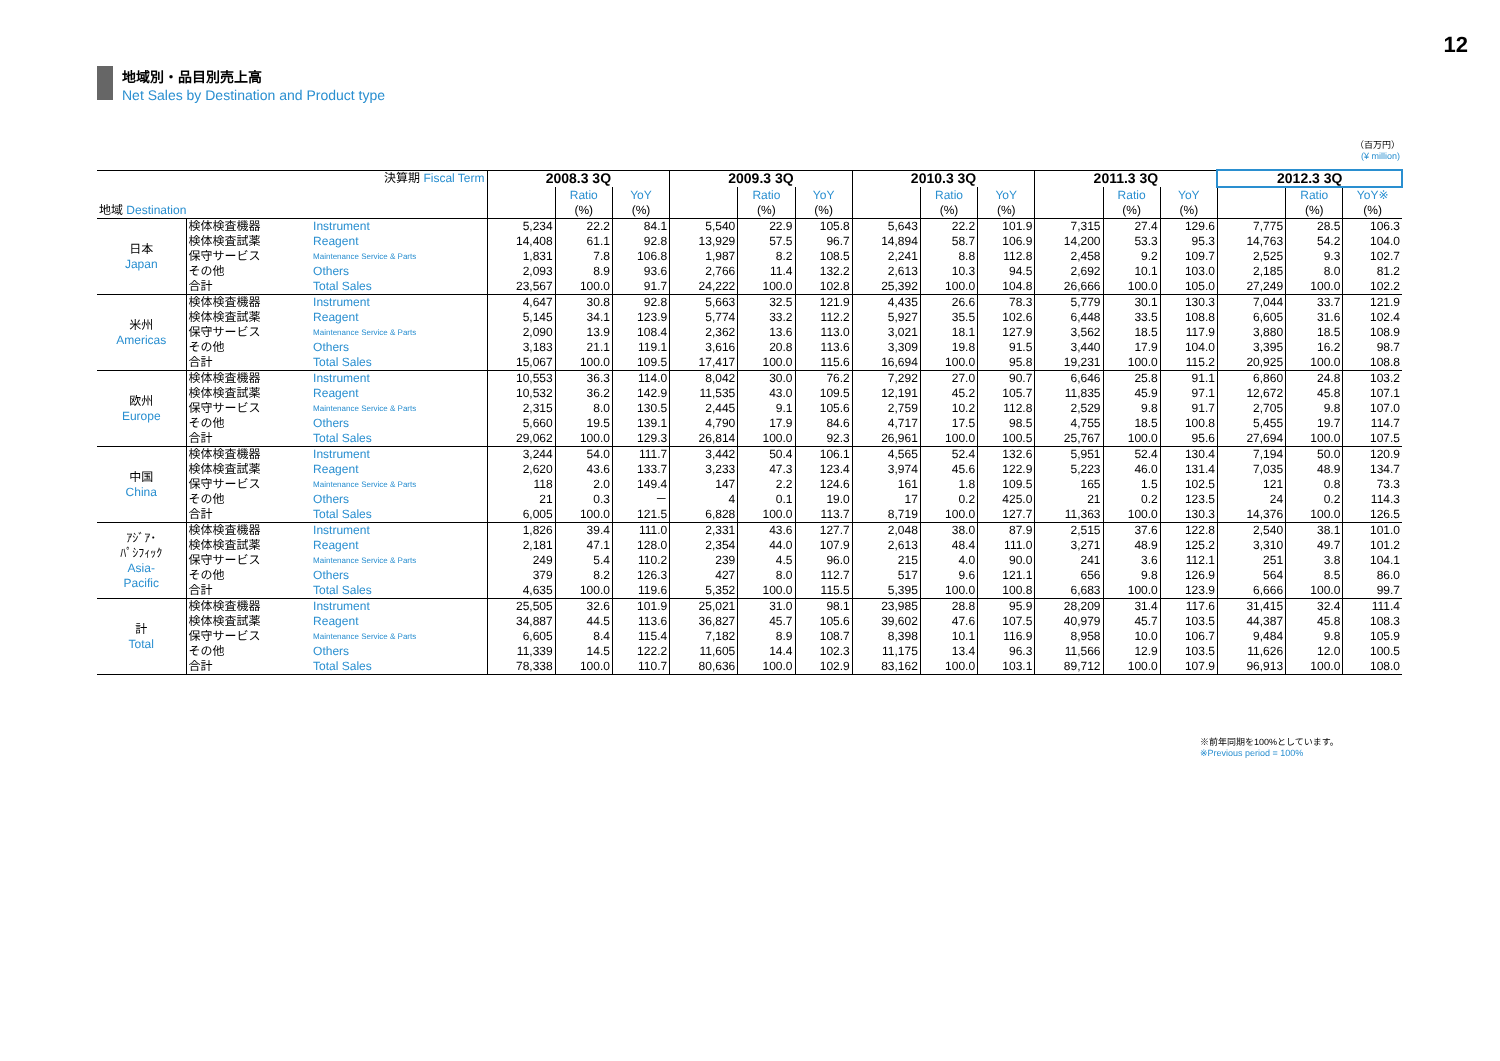12
地域別・品目別売上高
Net Sales by Destination and Product type
（百万円）
(¥ million)
| 決算期 Fiscal Term | | | 2008.3 3Q | | | 2009.3 3Q | | | 2010.3 3Q | | | 2011.3 3Q | | | 2012.3 3Q | | |
| | | | | Ratio | YoY | | Ratio | YoY | | Ratio | YoY | | Ratio | YoY | | Ratio | YoY※ |
| 地域 Destination | | | | (%) | (%) | | (%) | (%) | | (%) | (%) | | (%) | (%) | | (%) | (%) |
| 日本 Japan | 検体検査機器 | Instrument | 5,234 | 22.2 | 84.1 | 5,540 | 22.9 | 105.8 | 5,643 | 22.2 | 101.9 | 7,315 | 27.4 | 129.6 | 7,775 | 28.5 | 106.3 |
| | 検体検査試薬 | Reagent | 14,408 | 61.1 | 92.8 | 13,929 | 57.5 | 96.7 | 14,894 | 58.7 | 106.9 | 14,200 | 53.3 | 95.3 | 14,763 | 54.2 | 104.0 |
| | 保守サービス | Maintenance Service & Parts | 1,831 | 7.8 | 106.8 | 1,987 | 8.2 | 108.5 | 2,241 | 8.8 | 112.8 | 2,458 | 9.2 | 109.7 | 2,525 | 9.3 | 102.7 |
| | その他 | Others | 2,093 | 8.9 | 93.6 | 2,766 | 11.4 | 132.2 | 2,613 | 10.3 | 94.5 | 2,692 | 10.1 | 103.0 | 2,185 | 8.0 | 81.2 |
| | 合計 | Total Sales | 23,567 | 100.0 | 91.7 | 24,222 | 100.0 | 102.8 | 25,392 | 100.0 | 104.8 | 26,666 | 100.0 | 105.0 | 27,249 | 100.0 | 102.2 |
| 米州 Americas | 検体検査機器 | Instrument | 4,647 | 30.8 | 92.8 | 5,663 | 32.5 | 121.9 | 4,435 | 26.6 | 78.3 | 5,779 | 30.1 | 130.3 | 7,044 | 33.7 | 121.9 |
| | 検体検査試薬 | Reagent | 5,145 | 34.1 | 123.9 | 5,774 | 33.2 | 112.2 | 5,927 | 35.5 | 102.6 | 6,448 | 33.5 | 108.8 | 6,605 | 31.6 | 102.4 |
| | 保守サービス | Maintenance Service & Parts | 2,090 | 13.9 | 108.4 | 2,362 | 13.6 | 113.0 | 3,021 | 18.1 | 127.9 | 3,562 | 18.5 | 117.9 | 3,880 | 18.5 | 108.9 |
| | その他 | Others | 3,183 | 21.1 | 119.1 | 3,616 | 20.8 | 113.6 | 3,309 | 19.8 | 91.5 | 3,440 | 17.9 | 104.0 | 3,395 | 16.2 | 98.7 |
| | 合計 | Total Sales | 15,067 | 100.0 | 109.5 | 17,417 | 100.0 | 115.6 | 16,694 | 100.0 | 95.8 | 19,231 | 100.0 | 115.2 | 20,925 | 100.0 | 108.8 |
| 欧州 Europe | 検体検査機器 | Instrument | 10,553 | 36.3 | 114.0 | 8,042 | 30.0 | 76.2 | 7,292 | 27.0 | 90.7 | 6,646 | 25.8 | 91.1 | 6,860 | 24.8 | 103.2 |
| | 検体検査試薬 | Reagent | 10,532 | 36.2 | 142.9 | 11,535 | 43.0 | 109.5 | 12,191 | 45.2 | 105.7 | 11,835 | 45.9 | 97.1 | 12,672 | 45.8 | 107.1 |
| | 保守サービス | Maintenance Service & Parts | 2,315 | 8.0 | 130.5 | 2,445 | 9.1 | 105.6 | 2,759 | 10.2 | 112.8 | 2,529 | 9.8 | 91.7 | 2,705 | 9.8 | 107.0 |
| | その他 | Others | 5,660 | 19.5 | 139.1 | 4,790 | 17.9 | 84.6 | 4,717 | 17.5 | 98.5 | 4,755 | 18.5 | 100.8 | 5,455 | 19.7 | 114.7 |
| | 合計 | Total Sales | 29,062 | 100.0 | 129.3 | 26,814 | 100.0 | 92.3 | 26,961 | 100.0 | 100.5 | 25,767 | 100.0 | 95.6 | 27,694 | 100.0 | 107.5 |
| 中国 China | 検体検査機器 | Instrument | 3,244 | 54.0 | 111.7 | 3,442 | 50.4 | 106.1 | 4,565 | 52.4 | 132.6 | 5,951 | 52.4 | 130.4 | 7,194 | 50.0 | 120.9 |
| | 検体検査試薬 | Reagent | 2,620 | 43.6 | 133.7 | 3,233 | 47.3 | 123.4 | 3,974 | 45.6 | 122.9 | 5,223 | 46.0 | 131.4 | 7,035 | 48.9 | 134.7 |
| | 保守サービス | Maintenance Service & Parts | 118 | 2.0 | 149.4 | 147 | 2.2 | 124.6 | 161 | 1.8 | 109.5 | 165 | 1.5 | 102.5 | 121 | 0.8 | 73.3 |
| | その他 | Others | 21 | 0.3 | － | 4 | 0.1 | 19.0 | 17 | 0.2 | 425.0 | 21 | 0.2 | 123.5 | 24 | 0.2 | 114.3 |
| | 合計 | Total Sales | 6,005 | 100.0 | 121.5 | 6,828 | 100.0 | 113.7 | 8,719 | 100.0 | 127.7 | 11,363 | 100.0 | 130.3 | 14,376 | 100.0 | 126.5 |
| ｱｼﾞｱ･ ﾊﾟｼﾌｨｯｸ Asia- Pacific | 検体検査機器 | Instrument | 1,826 | 39.4 | 111.0 | 2,331 | 43.6 | 127.7 | 2,048 | 38.0 | 87.9 | 2,515 | 37.6 | 122.8 | 2,540 | 38.1 | 101.0 |
| | 検体検査試薬 | Reagent | 2,181 | 47.1 | 128.0 | 2,354 | 44.0 | 107.9 | 2,613 | 48.4 | 111.0 | 3,271 | 48.9 | 125.2 | 3,310 | 49.7 | 101.2 |
| | 保守サービス | Maintenance Service & Parts | 249 | 5.4 | 110.2 | 239 | 4.5 | 96.0 | 215 | 4.0 | 90.0 | 241 | 3.6 | 112.1 | 251 | 3.8 | 104.1 |
| | その他 | Others | 379 | 8.2 | 126.3 | 427 | 8.0 | 112.7 | 517 | 9.6 | 121.1 | 656 | 9.8 | 126.9 | 564 | 8.5 | 86.0 |
| | 合計 | Total Sales | 4,635 | 100.0 | 119.6 | 5,352 | 100.0 | 115.5 | 5,395 | 100.0 | 100.8 | 6,683 | 100.0 | 123.9 | 6,666 | 100.0 | 99.7 |
| 計 Total | 検体検査機器 | Instrument | 25,505 | 32.6 | 101.9 | 25,021 | 31.0 | 98.1 | 23,985 | 28.8 | 95.9 | 28,209 | 31.4 | 117.6 | 31,415 | 32.4 | 111.4 |
| | 検体検査試薬 | Reagent | 34,887 | 44.5 | 113.6 | 36,827 | 45.7 | 105.6 | 39,602 | 47.6 | 107.5 | 40,979 | 45.7 | 103.5 | 44,387 | 45.8 | 108.3 |
| | 保守サービス | Maintenance Service & Parts | 6,605 | 8.4 | 115.4 | 7,182 | 8.9 | 108.7 | 8,398 | 10.1 | 116.9 | 8,958 | 10.0 | 106.7 | 9,484 | 9.8 | 105.9 |
| | その他 | Others | 11,339 | 14.5 | 122.2 | 11,605 | 14.4 | 102.3 | 11,175 | 13.4 | 96.3 | 11,566 | 12.9 | 103.5 | 11,626 | 12.0 | 100.5 |
| | 合計 | Total Sales | 78,338 | 100.0 | 110.7 | 80,636 | 100.0 | 102.9 | 83,162 | 100.0 | 103.1 | 89,712 | 100.0 | 107.9 | 96,913 | 100.0 | 108.0 |
※前年同期を100%としています。
※Previous period = 100%